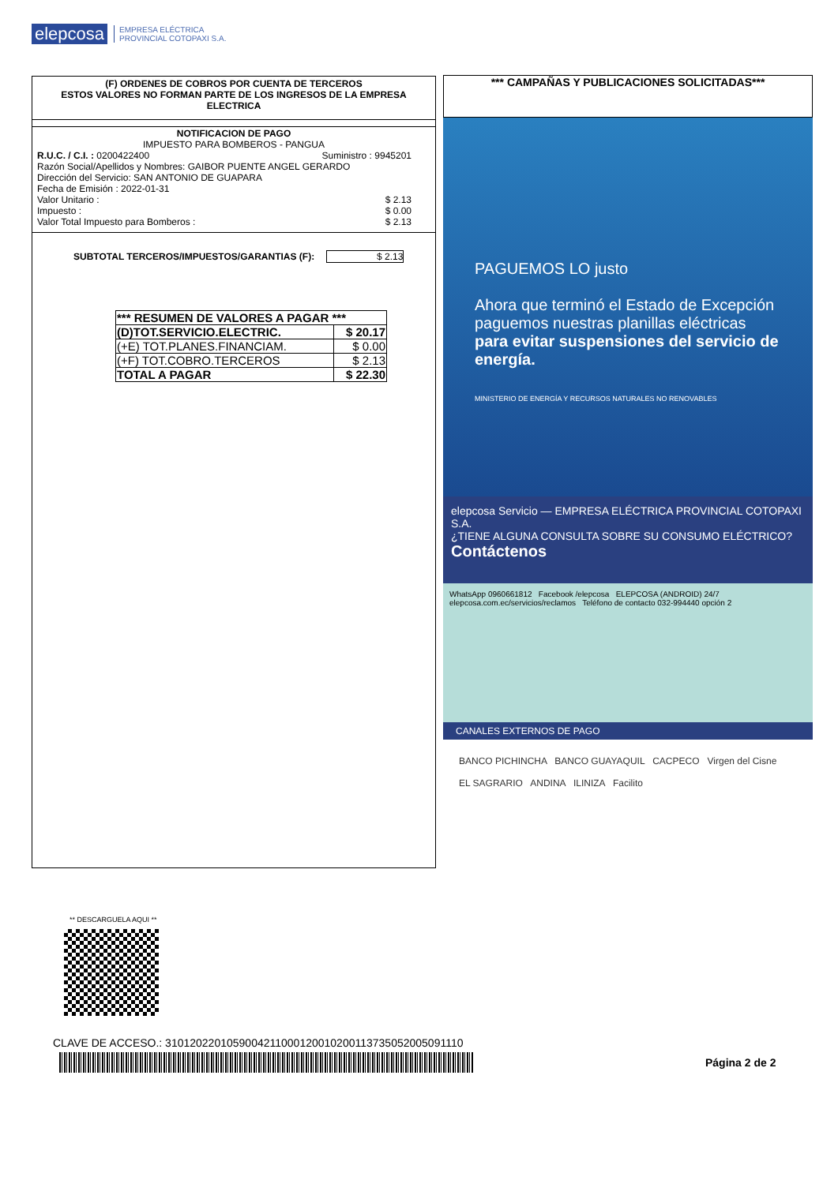elepcosa EMPRESA ELÉCTRICA
PROVINCIAL COTOPAXI S.A.
(F) ORDENES DE COBROS POR CUENTA DE TERCEROS
ESTOS VALORES NO FORMAN PARTE DE LOS INGRESOS DE LA EMPRESA ELECTRICA
NOTIFICACION DE PAGO
IMPUESTO PARA BOMBEROS - PANGUA
R.U.C. / C.I. : 0200422400 Suministro : 9945201
Razón Social/Apellidos y Nombres: GAIBOR PUENTE ANGEL GERARDO
Dirección del Servicio: SAN ANTONIO DE GUAPARA
Fecha de Emisión : 2022-01-31
Valor Unitario : $ 2.13
Impuesto : $ 0.00
Valor Total Impuesto para Bomberos : $ 2.13
SUBTOTAL TERCEROS/IMPUESTOS/GARANTIAS (F): $ 2.13
| *** RESUMEN DE VALORES A PAGAR *** | |
| (D)TOT.SERVICIO.ELECTRIC. | $ 20.17 |
| (+E) TOT.PLANES.FINANCIAM. | $ 0.00 |
| (+F) TOT.COBRO.TERCEROS | $ 2.13 |
| TOTAL A PAGAR | $ 22.30 |
*** CAMPAÑAS Y PUBLICACIONES SOLICITADAS***
PAGUEMOS LO justo
Ahora que terminó el Estado de Excepción paguemos nuestras planillas eléctricas para evitar suspensiones del servicio de energía.
MINISTERIO DE ENERGÍA Y RECURSOS NATURALES NO RENOVABLES
elepcosa Servicio — EMPRESA ELÉCTRICA PROVINCIAL COTOPAXI S.A.
¿TIENE ALGUNA CONSULTA SOBRE SU CONSUMO ELÉCTRICO? Contáctenos
WhatsApp 0960661812 Facebook /elepcosa ELEPCOSA (ANDROID) 24/7 elepcosa.com.ec/servicios/reclamos Teléfono de contacto 032-994440 opción 2
CANALES EXTERNOS DE PAGO
BANCO PICHINCHA BANCO GUAYAQUIL CACPECO Virgen del Cisne
EL SAGRARIO ANDINA ILINIZA Facilito
** DESCARGUELA AQUI **
CLAVE DE ACCESO.: 3101202201059004211000120010200113735052005091110
Página 2 de 2